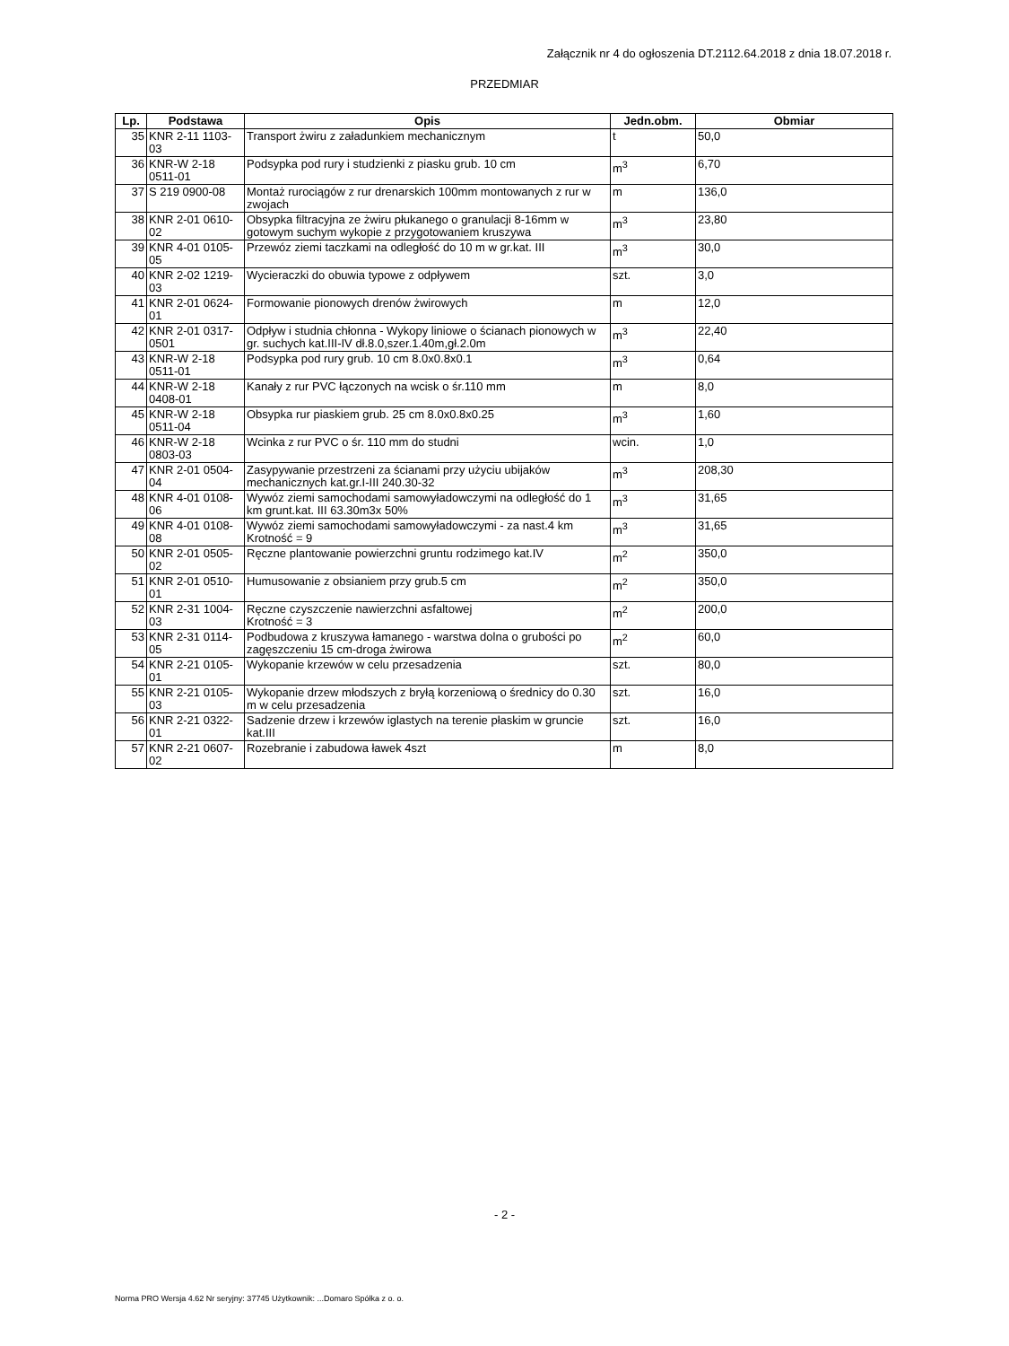Załącznik nr 4 do ogłoszenia DT.2112.64.2018 z dnia 18.07.2018 r.
PRZEDMIAR
| Lp. | Podstawa | Opis | Jedn.obm. | Obmiar |
| --- | --- | --- | --- | --- |
| 35 | KNR 2-11 1103-03 | Transport żwiru z załadunkiem mechanicznym | t | 50,0 |
| 36 | KNR-W 2-18 0511-01 | Podsypka pod rury i studzienki z piasku grub. 10 cm | m<sup>3</sup> | 6,70 |
| 37 | S 219 0900-08 | Montaż rurociągów z rur drenarskich 100mm montowanych z rur w zwojach | m | 136,0 |
| 38 | KNR 2-01 0610-02 | Obsypka filtracyjna ze żwiru płukanego o granulacji 8-16mm w gotowym suchym wykopie z przygotowaniem kruszywa | m<sup>3</sup> | 23,80 |
| 39 | KNR 4-01 0105-05 | Przewóz ziemi taczkami na odległość do 10 m w gr.kat. III | m<sup>3</sup> | 30,0 |
| 40 | KNR 2-02 1219-03 | Wycieraczki do obuwia typowe z odpływem | szt. | 3,0 |
| 41 | KNR 2-01 0624-01 | Formowanie pionowych drenów żwirowych | m | 12,0 |
| 42 | KNR 2-01 0317-0501 | Odpływ i studnia chłonna - Wykopy liniowe o ścianach pionowych w gr. suchych kat.III-IV dł.8.0,szer.1.40m,gł.2.0m | m<sup>3</sup> | 22,40 |
| 43 | KNR-W 2-18 0511-01 | Podsypka pod rury grub. 10 cm 8.0x0.8x0.1 | m<sup>3</sup> | 0,64 |
| 44 | KNR-W 2-18 0408-01 | Kanały z rur PVC łączonych na wcisk o śr.110 mm | m | 8,0 |
| 45 | KNR-W 2-18 0511-04 | Obsypka rur piaskiem grub. 25 cm 8.0x0.8x0.25 | m<sup>3</sup> | 1,60 |
| 46 | KNR-W 2-18 0803-03 | Wcinka z rur PVC o śr. 110 mm do studni | wcin. | 1,0 |
| 47 | KNR 2-01 0504-04 | Zasypywanie przestrzeni za ścianami przy użyciu ubijaków mechanicznych kat.gr.I-III 240.30-32 | m<sup>3</sup> | 208,30 |
| 48 | KNR 4-01 0108-06 | Wywóz ziemi samochodami samowyładowczymi na odległość do 1 km grunt.kat. III 63.30m3x 50% | m<sup>3</sup> | 31,65 |
| 49 | KNR 4-01 0108-08 | Wywóz ziemi samochodami samowyładowczymi - za nast.4 km Krotność = 9 | m<sup>3</sup> | 31,65 |
| 50 | KNR 2-01 0505-02 | Ręczne plantowanie powierzchni gruntu rodzimego kat.IV | m<sup>2</sup> | 350,0 |
| 51 | KNR 2-01 0510-01 | Humusowanie z obsianiem przy grub.5 cm | m<sup>2</sup> | 350,0 |
| 52 | KNR 2-31 1004-03 | Ręczne czyszczenie nawierzchni asfaltowej Krotność = 3 | m<sup>2</sup> | 200,0 |
| 53 | KNR 2-31 0114-05 | Podbudowa z kruszywa łamanego - warstwa dolna o grubości po zagęszczeniu 15 cm-droga żwirowa | m<sup>2</sup> | 60,0 |
| 54 | KNR 2-21 0105-01 | Wykopanie krzewów w celu przesadzenia | szt. | 80,0 |
| 55 | KNR 2-21 0105-03 | Wykopanie drzew młodszych z bryłą korzeniową o średnicy do 0.30 m w celu przesadzenia | szt. | 16,0 |
| 56 | KNR 2-21 0322-01 | Sadzenie drzew i krzewów iglastych na terenie płaskim w gruncie kat.III | szt. | 16,0 |
| 57 | KNR 2-21 0607-02 | Rozebranie i zabudowa ławek 4szt | m | 8,0 |
- 2 -
Norma PRO Wersja 4.62 Nr seryjny: 37745 Użytkownik: ...Domaro Spółka z o. o.